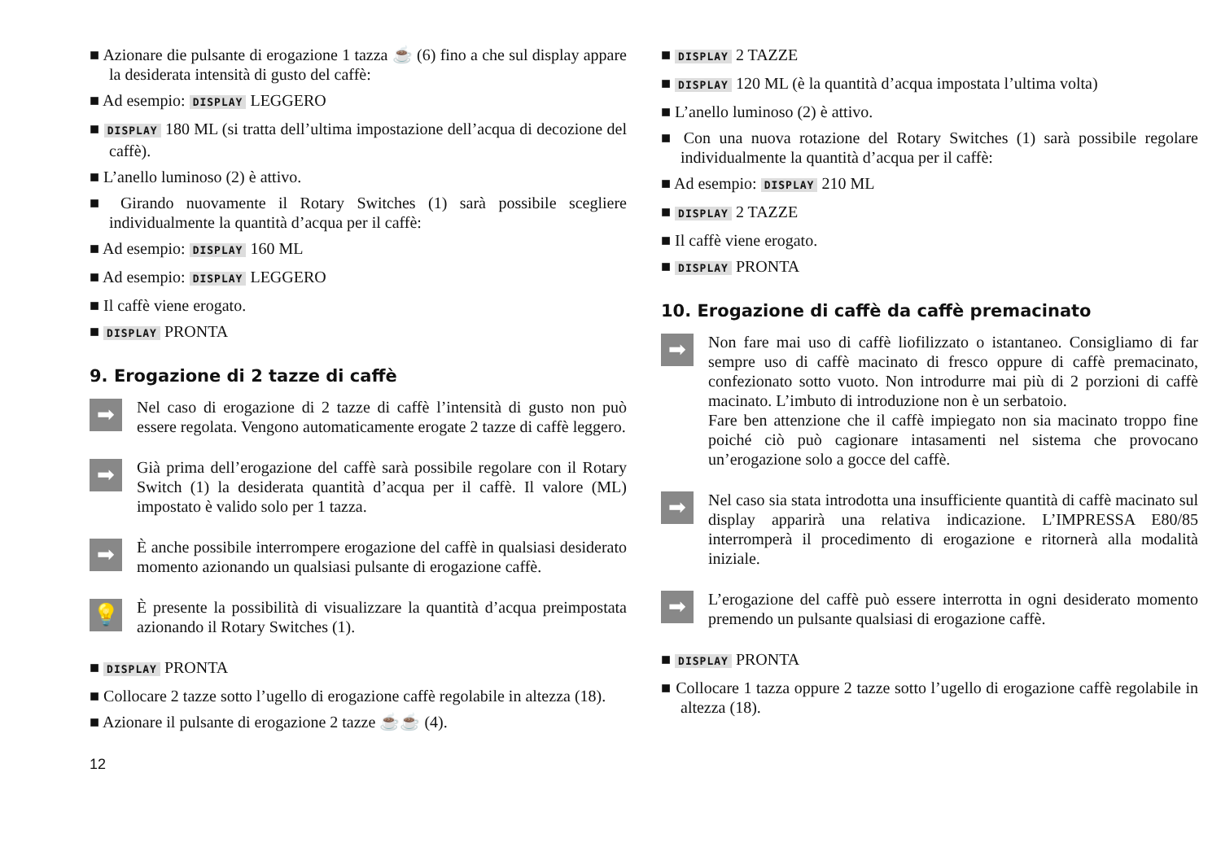■ Azionare die pulsante di erogazione 1 tazza ☕ (6) fino a che sul display appare la desiderata intensità di gusto del caffè:
■ Ad esempio: DISPLAY LEGGERO
■ DISPLAY 180 ML (si tratta dell’ultima impostazione dell’acqua di decozione del caffè).
■ L’anello luminoso (2) è attivo.
■ Girando nuovamente il Rotary Switches (1) sarà possibile scegliere individualmente la quantità d’acqua per il caffè:
■ Ad esempio: DISPLAY 160 ML
■ Ad esempio: DISPLAY LEGGERO
■ Il caffè viene erogato.
■ DISPLAY PRONTA
9. Erogazione di 2 tazze di caffè
➡
Nel caso di erogazione di 2 tazze di caffè l’intensità di gusto non può essere regolata. Vengono automaticamente erogate 2 tazze di caffè leggero.
➡
Già prima dell’erogazione del caffè sarà possibile regolare con il Rotary Switch (1) la desiderata quantità d’acqua per il caffè. Il valore (ML) impostato è valido solo per 1 tazza.
➡
È anche possibile interrompere erogazione del caffè in qualsiasi desiderato momento azionando un qualsiasi pulsante di erogazione caffè.
💡
È presente la possibilità di visualizzare la quantità d’acqua preimpostata azionando il Rotary Switches (1).
■ DISPLAY PRONTA
■ Collocare 2 tazze sotto l’ugello di erogazione caffè regolabile in altezza (18).
■ Azionare il pulsante di erogazione 2 tazze ☕☕ (4).
■ DISPLAY 2 TAZZE
■ DISPLAY 120 ML (è la quantità d’acqua impostata l’ultima volta)
■ L’anello luminoso (2) è attivo.
■ Con una nuova rotazione del Rotary Switches (1) sarà possibile regolare individualmente la quantità d’acqua per il caffè:
■ Ad esempio: DISPLAY 210 ML
■ DISPLAY 2 TAZZE
■ Il caffè viene erogato.
■ DISPLAY PRONTA
10. Erogazione di caffè da caffè premacinato
➡
Non fare mai uso di caffè liofilizzato o istantaneo. Consigliamo di far sempre uso di caffè macinato di fresco oppure di caffè premacinato, confezionato sotto vuoto. Non introdurre mai più di 2 porzioni di caffè macinato. L’imbuto di introduzione non è un serbatoio.
Fare ben attenzione che il caffè impiegato non sia macinato troppo fine poiché ciò può cagionare intasamenti nel sistema che provocano un’erogazione solo a gocce del caffè.
➡
Nel caso sia stata introdotta una insufficiente quantità di caffè macinato sul display apparirà una relativa indicazione. L’IMPRESSA E80/85 interromperà il procedimento di erogazione e ritornerà alla modalità iniziale.
➡
L’erogazione del caffè può essere interrotta in ogni desiderato momento premendo un pulsante qualsiasi di erogazione caffè.
■ DISPLAY PRONTA
■ Collocare 1 tazza oppure 2 tazze sotto l’ugello di erogazione caffè regolabile in altezza (18).
12